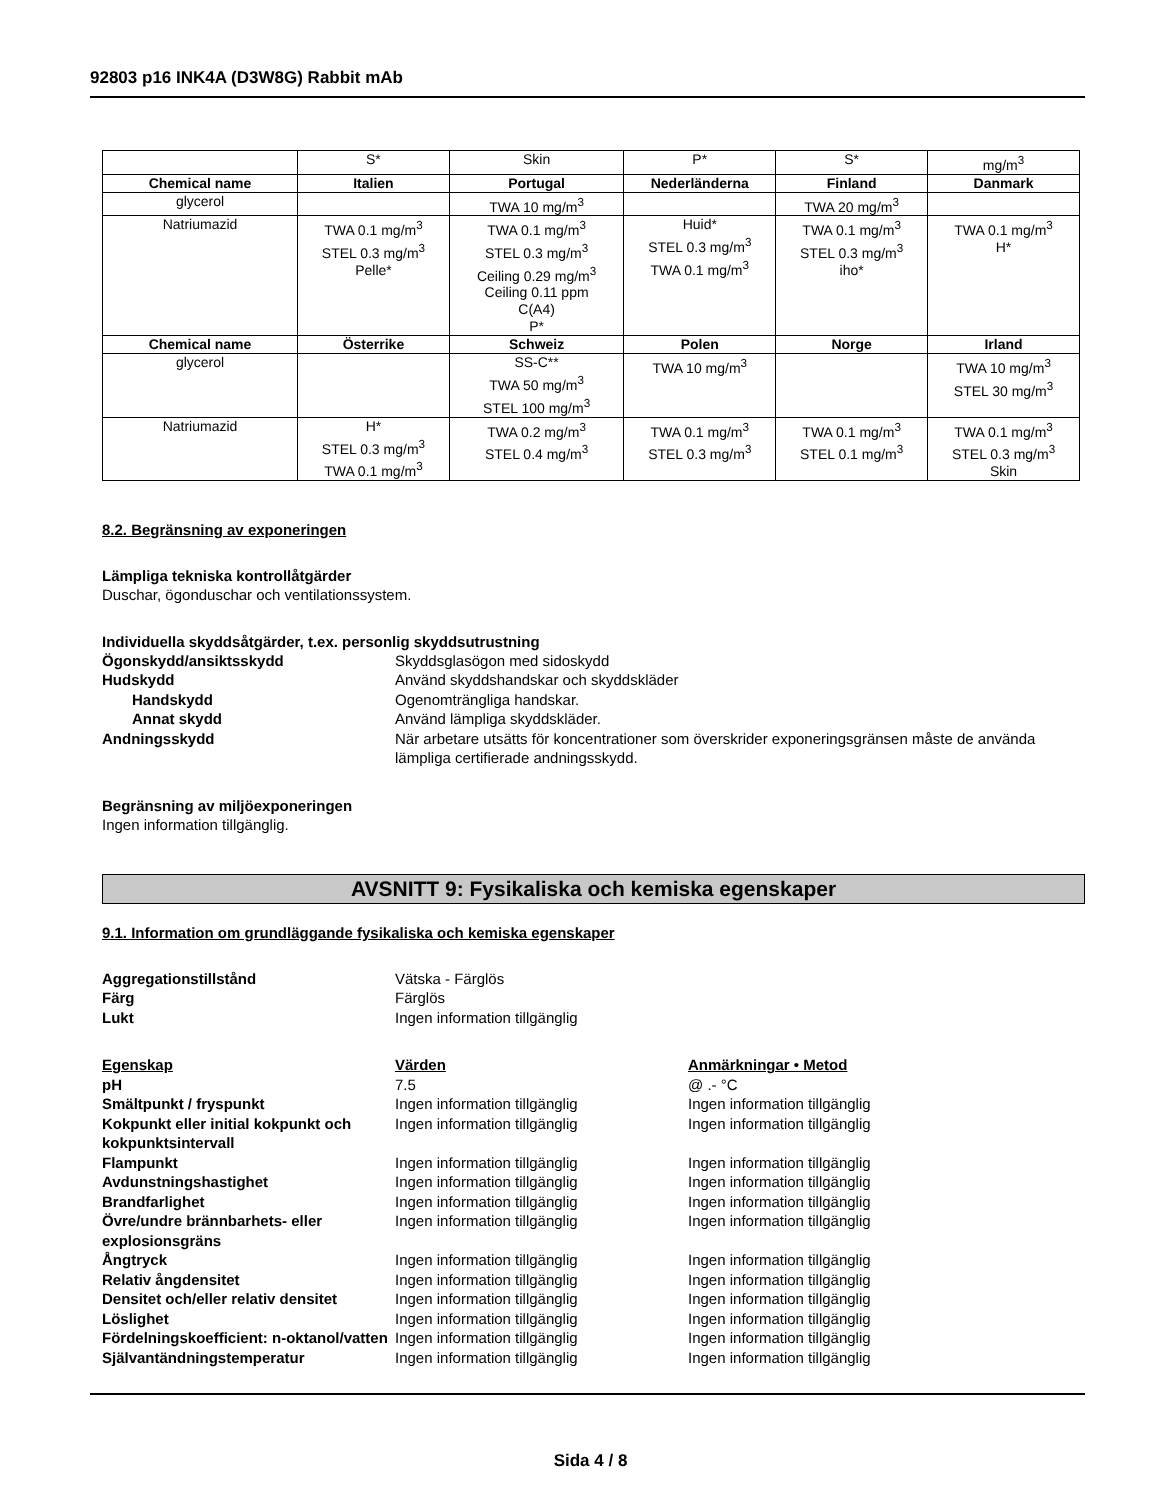92803 p16 INK4A (D3W8G) Rabbit mAb
| | S* | Skin | P* | S* | mg/m<sup>3</sup> |
| Chemical name | Italien | Portugal | Nederländerna | Finland | Danmark |
| glycerol | | TWA 10 mg/m<sup>3</sup> | | TWA 20 mg/m<sup>3</sup> | |
| Natriumazid | TWA 0.1 mg/m<sup>3</sup> STEL 0.3 mg/m<sup>3</sup> Pelle* | TWA 0.1 mg/m<sup>3</sup> STEL 0.3 mg/m<sup>3</sup> Ceiling 0.29 mg/m<sup>3</sup> Ceiling 0.11 ppm C(A4) P* | Huid* STEL 0.3 mg/m<sup>3</sup> TWA 0.1 mg/m<sup>3</sup> | TWA 0.1 mg/m<sup>3</sup> STEL 0.3 mg/m<sup>3</sup> iho* | TWA 0.1 mg/m<sup>3</sup> H* |
| Chemical name | Österrike | Schweiz | Polen | Norge | Irland |
| glycerol | | SS-C** TWA 50 mg/m<sup>3</sup> STEL 100 mg/m<sup>3</sup> | TWA 10 mg/m<sup>3</sup> | | TWA 10 mg/m<sup>3</sup> STEL 30 mg/m<sup>3</sup> |
| Natriumazid | H* STEL 0.3 mg/m<sup>3</sup> TWA 0.1 mg/m<sup>3</sup> | TWA 0.2 mg/m<sup>3</sup> STEL 0.4 mg/m<sup>3</sup> | TWA 0.1 mg/m<sup>3</sup> STEL 0.3 mg/m<sup>3</sup> | TWA 0.1 mg/m<sup>3</sup> STEL 0.1 mg/m<sup>3</sup> | TWA 0.1 mg/m<sup>3</sup> STEL 0.3 mg/m<sup>3</sup> Skin |
8.2. Begränsning av exponeringen
Lämpliga tekniska kontrollåtgärder
Duschar, ögonduschar och ventilationssystem.
Individuella skyddsåtgärder, t.ex. personlig skyddsutrustning
Ögonskydd/ansiktsskydd Skyddsglasögon med sidoskydd
Hudskydd Använd skyddshandskar och skyddskläder
Handskydd Ogenomträngliga handskar.
Annat skydd Använd lämpliga skyddskläder.
Andningsskydd När arbetare utsätts för koncentrationer som överskrider exponeringsgränsen måste de använda lämpliga certifierade andningsskydd.
Begränsning av miljöexponeringen
Ingen information tillgänglig.
AVSNITT 9: Fysikaliska och kemiska egenskaper
9.1. Information om grundläggande fysikaliska och kemiska egenskaper
Aggregationstillstånd Vätska - Färglös
Färg Färglös
Lukt Ingen information tillgänglig
Egenskap Värden Anmärkningar • Metod
pH 7.5 @ .- °C
Smältpunkt / fryspunkt Ingen information tillgänglig Ingen information tillgänglig
Kokpunkt eller initial kokpunkt och kokpunktsintervall
Ingen information tillgänglig Ingen information tillgänglig
Flampunkt Ingen information tillgänglig Ingen information tillgänglig
Avdunstningshastighet Ingen information tillgänglig Ingen information tillgänglig
Brandfarlighet Ingen information tillgänglig Ingen information tillgänglig
Övre/undre brännbarhets- eller explosionsgräns
Ingen information tillgänglig Ingen information tillgänglig
Ångtryck Ingen information tillgänglig Ingen information tillgänglig
Relativ ångdensitet Ingen information tillgänglig Ingen information tillgänglig
Densitet och/eller relativ densitet
Ingen information tillgänglig Ingen information tillgänglig
Löslighet Ingen information tillgänglig Ingen information tillgänglig
Fördelningskoefficient: n-oktanol/vatten
Ingen information tillgänglig Ingen information tillgänglig
Självantändningstemperatur Ingen information tillgänglig Ingen information tillgänglig
Sida 4 / 8